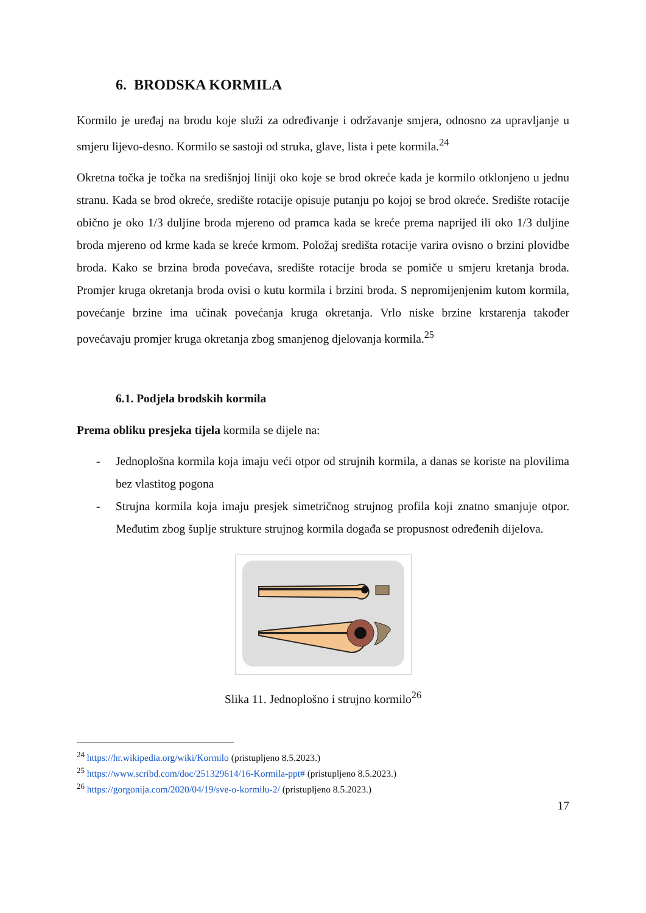6. BRODSKA KORMILA
Kormilo je uređaj na brodu koje služi za određivanje i održavanje smjera, odnosno za upravljanje u smjeru lijevo-desno. Kormilo se sastoji od struka, glave, lista i pete kormila.<sup>24</sup>
Okretna točka je točka na središnjoj liniji oko koje se brod okreće kada je kormilo otklonjeno u jednu stranu. Kada se brod okreće, središte rotacije opisuje putanju po kojoj se brod okreće. Središte rotacije obično je oko 1/3 duljine broda mjereno od pramca kada se kreće prema naprijed ili oko 1/3 duljine broda mjereno od krme kada se kreće krmom. Položaj središta rotacije varira ovisno o brzini plovidbe broda. Kako se brzina broda povećava, središte rotacije broda se pomiče u smjeru kretanja broda. Promjer kruga okretanja broda ovisi o kutu kormila i brzini broda. S nepromijenjenim kutom kormila, povećanje brzine ima učinak povećanja kruga okretanja. Vrlo niske brzine krstarenja također povećavaju promjer kruga okretanja zbog smanjenog djelovanja kormila.<sup>25</sup>
6.1. Podjela brodskih kormila
Prema obliku presjeka tijela kormila se dijele na:
- Jednoplošna kormila koja imaju veći otpor od strujnih kormila, a danas se koriste na plovilima bez vlastitog pogona
- Strujna kormila koja imaju presjek simetričnog strujnog profila koji znatno smanjuje otpor. Međutim zbog šuplje strukture strujnog kormila događa se propusnost određenih dijelova.
Slika 11. Jednoplošno i strujno kormilo<sup>26</sup>
<sup>24</sup> https://hr.wikipedia.org/wiki/Kormilo (pristupljeno 8.5.2023.)
<sup>25</sup> https://www.scribd.com/doc/251329614/16-Kormila-ppt# (pristupljeno 8.5.2023.)
<sup>26</sup> https://gorgonija.com/2020/04/19/sve-o-kormilu-2/ (pristupljeno 8.5.2023.)
17